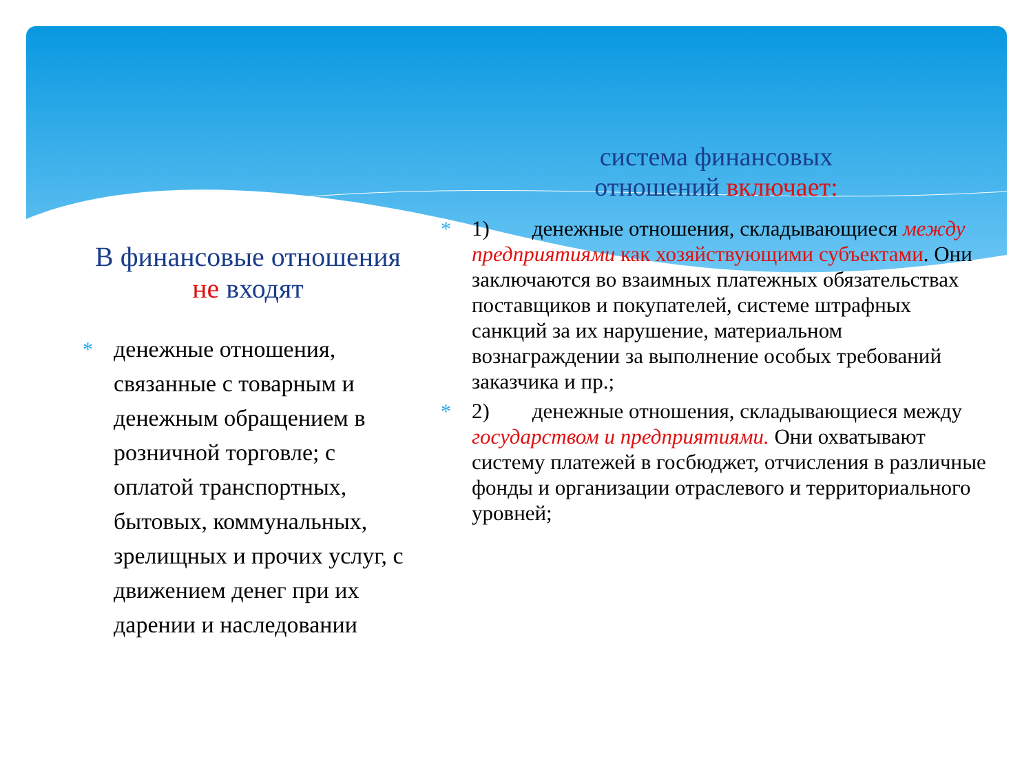В финансовые отношения
не входят
* денежные отношения, связанные с товарным и денежным обращением в розничной торговле; с оплатой транспортных, бытовых, коммунальных, зрелищных и прочих услуг, с движением денег при их дарении и наследовании
система финансовых
отношений включает:
* 1) денежные отношения, складывающиеся между предприятиями как хозяйствующими субъектами. Они заключаются во взаимных платежных обязательствах поставщиков и покупателей, системе штрафных санкций за их нарушение, материальном вознаграждении за выполнение особых требований заказчика и пр.;
* 2) денежные отношения, складывающиеся между государством и предприятиями. Они охватывают систему платежей в госбюджет, отчисления в различные фонды и организации отраслевого и территориального уровней;